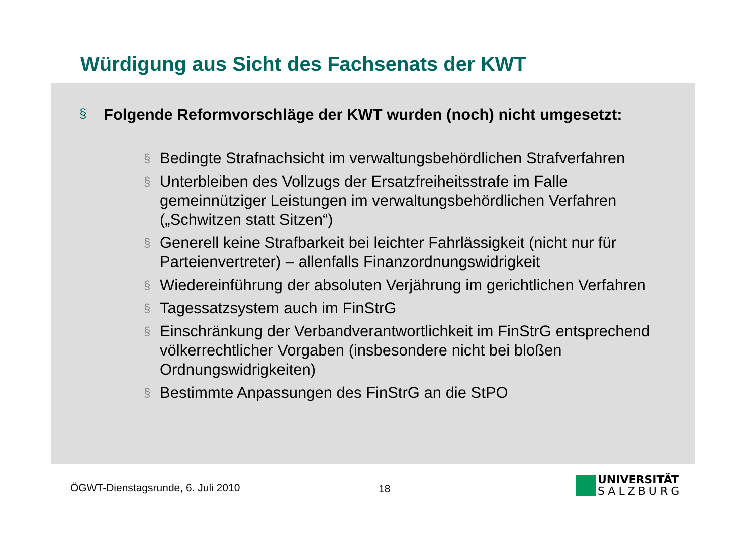Würdigung aus Sicht des Fachsenats der KWT
§ Folgende Reformvorschläge der KWT wurden (noch) nicht umgesetzt:
§ Bedingte Strafnachsicht im verwaltungsbehördlichen Strafverfahren
§ Unterbleiben des Vollzugs der Ersatzfreiheitsstrafe im Falle gemeinnütziger Leistungen im verwaltungsbehördlichen Verfahren („Schwitzen statt Sitzen“)
§ Generell keine Strafbarkeit bei leichter Fahrlässigkeit (nicht nur für Parteienvertreter) – allenfalls Finanzordnungswidrigkeit
§ Wiedereinführung der absoluten Verjährung im gerichtlichen Verfahren
§ Tagessatzsystem auch im FinStrG
§ Einschränkung der Verbandverantwortlichkeit im FinStrG entsprechend völkerrechtlicher Vorgaben (insbesondere nicht bei bloßen Ordnungswidrigkeiten)
§ Bestimmte Anpassungen des FinStrG an die StPO
ÖGWT-Dienstagsrunde, 6. Juli 2010
18
UNIVERSITÄT
SALZBURG